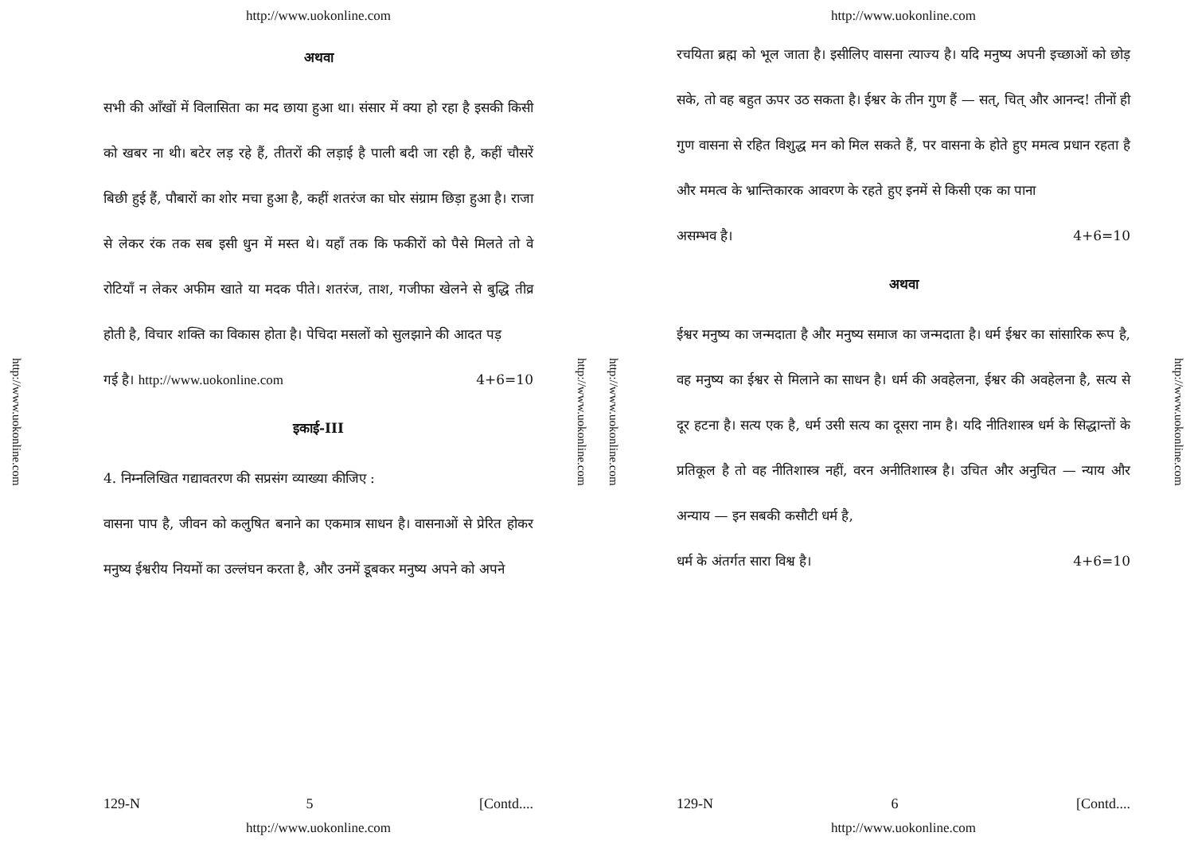http://www.uokonline.com
http://www.uokonline.com
अथवा
सभी की आँखों में विलासिता का मद छाया हुआ था। संसार में क्या हो रहा है इसकी किसी को खबर ना थी। बटेर लड़ रहे हैं, तीतरों की लड़ाई है पाली बदी जा रही है, कहीं चौसरें बिछी हुई हैं, पौबारों का शोर मचा हुआ है, कहीं शतरंज का घोर संग्राम छिड़ा हुआ है। राजा से लेकर रंक तक सब इसी धुन में मस्त थे। यहाँ तक कि फकीरों को पैसे मिलते तो वे रोटियाँ न लेकर अफीम खाते या मदक पीते। शतरंज, ताश, गजीफा खेलने से बुद्धि तीव्र होती है, विचार शक्ति का विकास होता है। पेचिदा मसलों को सुलझाने की आदत पड़
गई है। http://www.uokonline.com 4+6=10
इकाई-III
4. निम्नलिखित गद्यावतरण की सप्रसंग व्याख्या कीजिए :
वासना पाप है, जीवन को कलुषित बनाने का एकमात्र साधन है। वासनाओं से प्रेरित होकर मनुष्य ईश्वरीय नियमों का उल्लंघन करता है, और उनमें डूबकर मनुष्य अपने को अपने
129-N 5 [Contd....
http://www.uokonline.com
http://www.uokonline.com
http://www.uokonline.com
http://www.uokonline.com
रचयिता ब्रह्म को भूल जाता है। इसीलिए वासना त्याज्य है। यदि मनुष्य अपनी इच्छाओं को छोड़ सके, तो वह बहुत ऊपर उठ सकता है। ईश्वर के तीन गुण हैं — सत्, चित् और आनन्द! तीनों ही गुण वासना से रहित विशुद्ध मन को मिल सकते हैं, पर वासना के होते हुए ममत्व प्रधान रहता है और ममत्व के भ्रान्तिकारक आवरण के रहते हुए इनमें से किसी एक का पाना
असम्भव है। 4+6=10
अथवा
ईश्वर मनुष्य का जन्मदाता है और मनुष्य समाज का जन्मदाता है। धर्म ईश्वर का सांसारिक रूप है, वह मनुष्य का ईश्वर से मिलाने का साधन है। धर्म की अवहेलना, ईश्वर की अवहेलना है, सत्य से दूर हटना है। सत्य एक है, धर्म उसी सत्य का दूसरा नाम है। यदि नीतिशास्त्र धर्म के सिद्धान्तों के प्रतिकूल है तो वह नीतिशास्त्र नहीं, वरन अनीतिशास्त्र है। उचित और अनुचित — न्याय और अन्याय — इन सबकी कसौटी धर्म है,
धर्म के अंतर्गत सारा विश्व है। 4+6=10
129-N 6 [Contd....
http://www.uokonline.com
http://www.uokonline.com